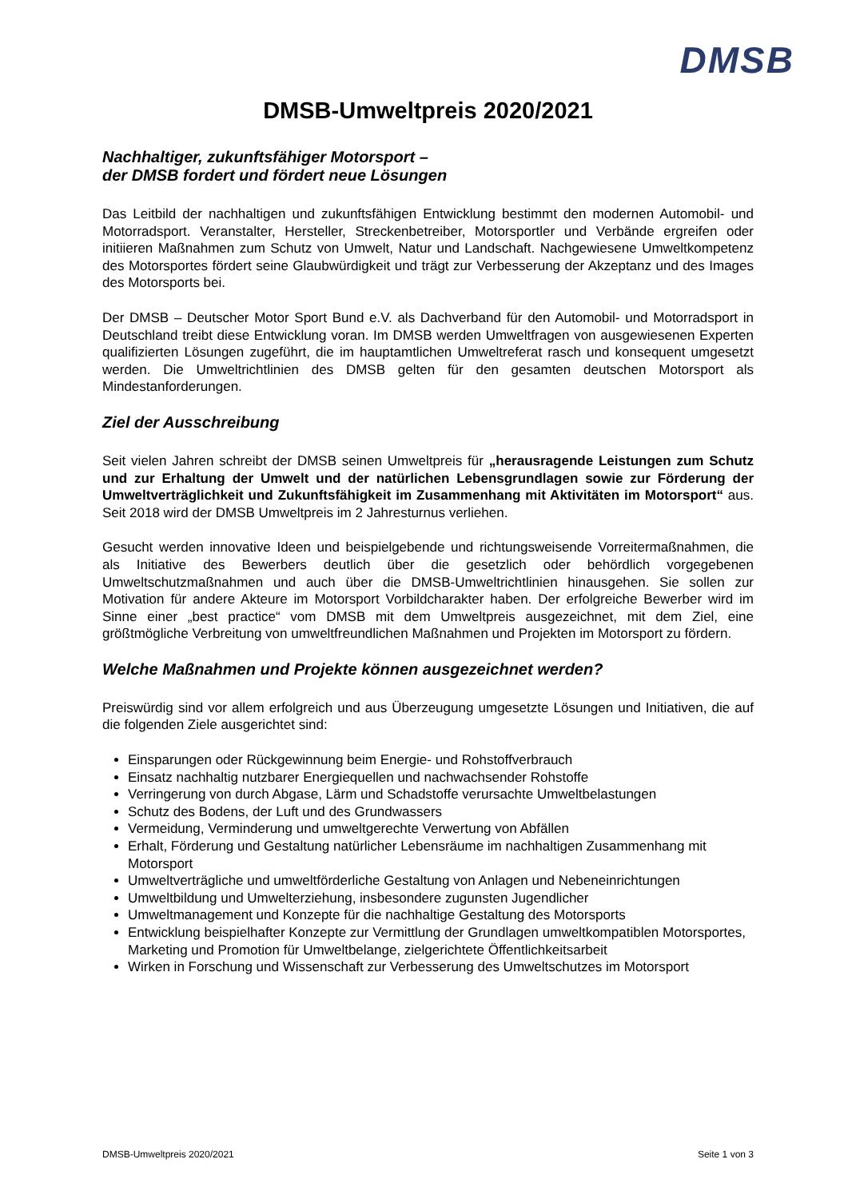DMSB
DMSB-Umweltpreis 2020/2021
Nachhaltiger, zukunftsfähiger Motorsport –
der DMSB fordert und fördert neue Lösungen
Das Leitbild der nachhaltigen und zukunftsfähigen Entwicklung bestimmt den modernen Automobil- und Motorradsport. Veranstalter, Hersteller, Streckenbetreiber, Motorsportler und Verbände ergreifen oder initiieren Maßnahmen zum Schutz von Umwelt, Natur und Landschaft. Nachgewiesene Umweltkompetenz des Motorsportes fördert seine Glaubwürdigkeit und trägt zur Verbesserung der Akzeptanz und des Images des Motorsports bei.
Der DMSB – Deutscher Motor Sport Bund e.V. als Dachverband für den Automobil- und Motorradsport in Deutschland treibt diese Entwicklung voran. Im DMSB werden Umweltfragen von ausgewiesenen Experten qualifizierten Lösungen zugeführt, die im hauptamtlichen Umweltreferat rasch und konsequent umgesetzt werden. Die Umweltrichtlinien des DMSB gelten für den gesamten deutschen Motorsport als Mindestanforderungen.
Ziel der Ausschreibung
Seit vielen Jahren schreibt der DMSB seinen Umweltpreis für „herausragende Leistungen zum Schutz und zur Erhaltung der Umwelt und der natürlichen Lebensgrundlagen sowie zur Förderung der Umweltverträglichkeit und Zukunftsfähigkeit im Zusammenhang mit Aktivitäten im Motorsport“ aus. Seit 2018 wird der DMSB Umweltpreis im 2 Jahresturnus verliehen.
Gesucht werden innovative Ideen und beispielgebende und richtungsweisende Vorreitermaßnahmen, die als Initiative des Bewerbers deutlich über die gesetzlich oder behördlich vorgegebenen Umweltschutzmaßnahmen und auch über die DMSB-Umweltrichtlinien hinausgehen. Sie sollen zur Motivation für andere Akteure im Motorsport Vorbildcharakter haben. Der erfolgreiche Bewerber wird im Sinne einer „best practice“ vom DMSB mit dem Umweltpreis ausgezeichnet, mit dem Ziel, eine größtmögliche Verbreitung von umweltfreundlichen Maßnahmen und Projekten im Motorsport zu fördern.
Welche Maßnahmen und Projekte können ausgezeichnet werden?
Preiswürdig sind vor allem erfolgreich und aus Überzeugung umgesetzte Lösungen und Initiativen, die auf die folgenden Ziele ausgerichtet sind:
Einsparungen oder Rückgewinnung beim Energie- und Rohstoffverbrauch
Einsatz nachhaltig nutzbarer Energiequellen und nachwachsender Rohstoffe
Verringerung von durch Abgase, Lärm und Schadstoffe verursachte Umweltbelastungen
Schutz des Bodens, der Luft und des Grundwassers
Vermeidung, Verminderung und umweltgerechte Verwertung von Abfällen
Erhalt, Förderung und Gestaltung natürlicher Lebensräume im nachhaltigen Zusammenhang mit Motorsport
Umweltverträgliche und umweltförderliche Gestaltung von Anlagen und Nebeneinrichtungen
Umweltbildung und Umwelterziehung, insbesondere zugunsten Jugendlicher
Umweltmanagement und Konzepte für die nachhaltige Gestaltung des Motorsports
Entwicklung beispielhafter Konzepte zur Vermittlung der Grundlagen umweltkompatiblen Motorsportes, Marketing und Promotion für Umweltbelange, zielgerichtete Öffentlichkeitsarbeit
Wirken in Forschung und Wissenschaft zur Verbesserung des Umweltschutzes im Motorsport
DMSB-Umweltpreis 2020/2021 Seite 1 von 3